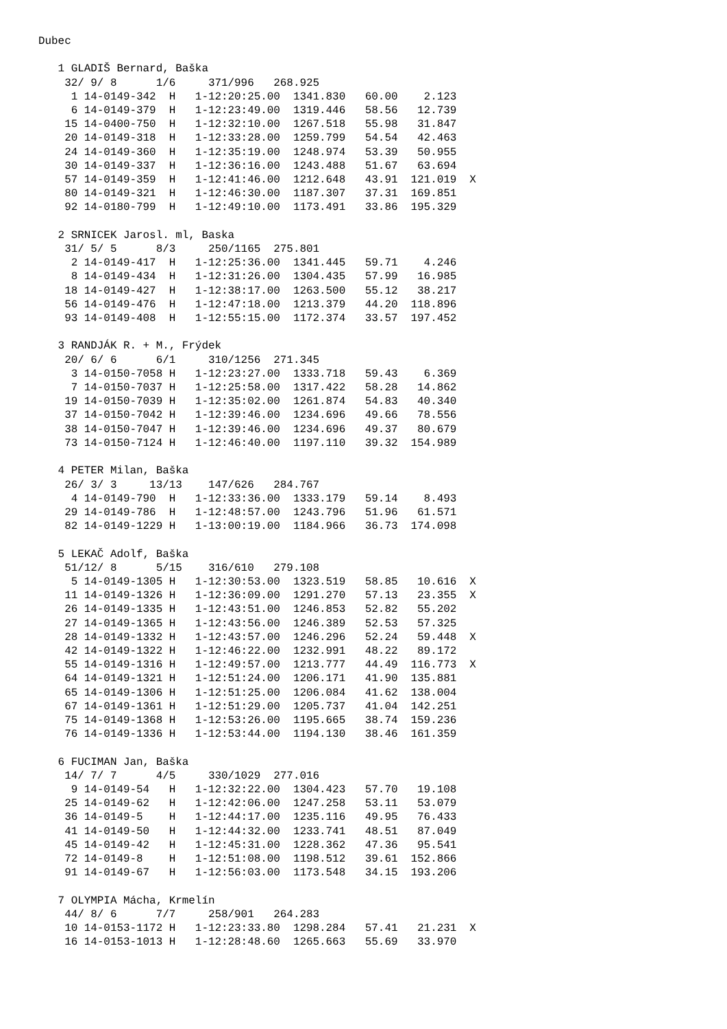Dubec

   1 GLADIŠ Bernard, Baška
    32/ 9/ 8      1/6     371/996   268.925
     1 14-0149-342  H   1-12:20:25.00  1341.830   60.00    2.123
     6 14-0149-379  H   1-12:23:49.00  1319.446   58.56   12.739
    15 14-0400-750  H   1-12:32:10.00  1267.518   55.98   31.847
    20 14-0149-318  H   1-12:33:28.00  1259.799   54.54   42.463
    24 14-0149-360  H   1-12:35:19.00  1248.974   53.39   50.955
    30 14-0149-337  H   1-12:36:16.00  1243.488   51.67   63.694
    57 14-0149-359  H   1-12:41:46.00  1212.648   43.91  121.019  X
    80 14-0149-321  H   1-12:46:30.00  1187.307   37.31  169.851
    92 14-0180-799  H   1-12:49:10.00  1173.491   33.86  195.329

   2 SRNICEK Jarosl. ml, Baska
    31/ 5/ 5      8/3     250/1165  275.801
     2 14-0149-417  H   1-12:25:36.00  1341.445   59.71    4.246
     8 14-0149-434  H   1-12:31:26.00  1304.435   57.99   16.985
    18 14-0149-427  H   1-12:38:17.00  1263.500   55.12   38.217
    56 14-0149-476  H   1-12:47:18.00  1213.379   44.20  118.896
    93 14-0149-408  H   1-12:55:15.00  1172.374   33.57  197.452

   3 RANDJÁK R. + M., Frýdek
    20/ 6/ 6      6/1     310/1256  271.345
     3 14-0150-7058 H   1-12:23:27.00  1333.718   59.43    6.369
     7 14-0150-7037 H   1-12:25:58.00  1317.422   58.28   14.862
    19 14-0150-7039 H   1-12:35:02.00  1261.874   54.83   40.340
    37 14-0150-7042 H   1-12:39:46.00  1234.696   49.66   78.556
    38 14-0150-7047 H   1-12:39:46.00  1234.696   49.37   80.679
    73 14-0150-7124 H   1-12:46:40.00  1197.110   39.32  154.989

   4 PETER Milan, Baška
    26/ 3/ 3     13/13    147/626   284.767
     4 14-0149-790  H   1-12:33:36.00  1333.179   59.14    8.493
    29 14-0149-786  H   1-12:48:57.00  1243.796   51.96   61.571
    82 14-0149-1229 H   1-13:00:19.00  1184.966   36.73  174.098

   5 LEKAČ Adolf, Baška
    51/12/ 8      5/15    316/610   279.108
     5 14-0149-1305 H   1-12:30:53.00  1323.519   58.85   10.616  X
    11 14-0149-1326 H   1-12:36:09.00  1291.270   57.13   23.355  X
    26 14-0149-1335 H   1-12:43:51.00  1246.853   52.82   55.202
    27 14-0149-1365 H   1-12:43:56.00  1246.389   52.53   57.325
    28 14-0149-1332 H   1-12:43:57.00  1246.296   52.24   59.448  X
    42 14-0149-1322 H   1-12:46:22.00  1232.991   48.22   89.172
    55 14-0149-1316 H   1-12:49:57.00  1213.777   44.49  116.773  X
    64 14-0149-1321 H   1-12:51:24.00  1206.171   41.90  135.881
    65 14-0149-1306 H   1-12:51:25.00  1206.084   41.62  138.004
    67 14-0149-1361 H   1-12:51:29.00  1205.737   41.04  142.251
    75 14-0149-1368 H   1-12:53:26.00  1195.665   38.74  159.236
    76 14-0149-1336 H   1-12:53:44.00  1194.130   38.46  161.359

   6 FUCIMAN Jan, Baška
    14/ 7/ 7      4/5     330/1029  277.016
     9 14-0149-54   H   1-12:32:22.00  1304.423   57.70   19.108
    25 14-0149-62   H   1-12:42:06.00  1247.258   53.11   53.079
    36 14-0149-5    H   1-12:44:17.00  1235.116   49.95   76.433
    41 14-0149-50   H   1-12:44:32.00  1233.741   48.51   87.049
    45 14-0149-42   H   1-12:45:31.00  1228.362   47.36   95.541
    72 14-0149-8    H   1-12:51:08.00  1198.512   39.61  152.866
    91 14-0149-67   H   1-12:56:03.00  1173.548   34.15  193.206

   7 OLYMPIA Mácha, Krmelín
    44/ 8/ 6      7/7     258/901   264.283
    10 14-0153-1172 H   1-12:23:33.80  1298.284   57.41   21.231  X
    16 14-0153-1013 H   1-12:28:48.60  1265.663   55.69   33.970